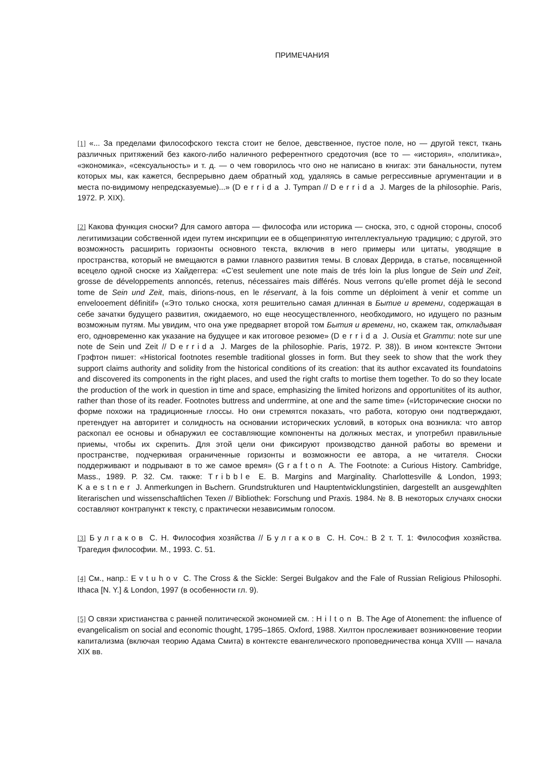ПРИМЕЧАНИЯ
[1] «... За пределами философского текста стоит не белое, девственное, пустое поле, но — другой текст, ткань различных притяжений без какого-либо наличного референтного средоточия (все то — «история», «политика», «экономика», «сексуальность» и т. д. — о чем говорилось что оно не написано в книгах: эти банальности, путем которых мы, как кажется, беспрерывно даем обратный ход, удаляясь в самые регрессивные аргументации и в места по-видимому непредсказуемые)...» (Derrida J. Tympan // Derrida J. Marges de la philosophie. Paris, 1972. P. XIX).
[2] Какова функция сноски? Для самого автора — философа или историка — сноска, это, с одной стороны, способ легитимизации собственной идеи путем инскрипции ее в общепринятую интеллектуальную традицию; с другой, это возможность расширить горизонты основного текста, включив в него примеры или цитаты, уводящие в пространства, который не вмещаются в рамки главного развития темы. В словах Деррида, в статье, посвященной всецело одной сноске из Хайдеггера: «C’est seulement une note mais de trés loin la plus longue de Sein und Zeit, grosse de développements annoncés, retenus, nécessaires mais différés. Nous verrons qu’elle promet déjà le second tome de Sein und Zeit, mais, dirions-nous, en le réservant, à la fois comme un déploiment à venir et comme un envelooement définitif» («Это только сноска, хотя решительно самая длинная в Бытие и времени, содержащая в себе зачатки будущего развития, ожидаемого, но еще неосуществленного, необходимого, но идущего по разным возможным путям. Мы увидим, что она уже предваряет второй том Бытия и времени, но, скажем так, откладывая его, одновременно как указание на будущее и как итоговое резюме» (Derrida J. Ousia et Grammu: note sur une note de Sein und Zeit // Derrida J. Marges de la philosophie. Paris, 1972. P. 38)). В ином контексте Энтони Грэфтон пишет: «Historical footnotes resemble traditional glosses in form. But they seek to show that the work they support claims authority and solidity from the historical conditions of its creation: that its author excavated its foundatoins and discovered its components in the right places, and used the right crafts to mortise them together. To do so they locate the production of the work in question in time and space, emphasizing the limited horizons and opportunitites of its author, rather than those of its reader. Footnotes buttress and underrmine, at one and the same time» («Исторические сноски по форме похожи на традиционные глоссы. Но они стремятся показать, что работа, которую они подтверждают, претендует на авторитет и солидность на основании исторических условий, в которых она возникла: что автор раскопал ее основы и обнаружил ее составляющие компоненты на должных местах, и употребил правильные приемы, чтобы их скрепить. Для этой цели они фиксируют производство данной работы во времени и пространстве, подчеркивая ограниченные горизонты и возможности ее автора, а не читателя. Сноски поддерживают и подрывают в то же самое время» (Grafton A. The Footnote: a Curious History. Cambridge, Mass., 1989. P. 32. См. также: Tribble E. B. Margins and Marginality. Charlottesville & London, 1993; Kaestner J. Anmerkungen in Bьchern. Grundstrukturen und Hauptentwicklungstinien, dargestellt an ausgewдhlten literarischen und wissenschaftlichen Texen // Bibliothek: Forschung und Praxis. 1984. № 8. В некоторых случаях сноски составляют контрапункт к тексту, с практически независимым голосом.
[3] Булгаков С. Н. Философия хозяйства // Булгаков С. Н. Соч.: В 2 т. Т. 1: Философия хозяйства. Трагедия философии. М., 1993. С. 51.
[4] См., напр.: Evtuhov C. The Cross & the Sickle: Sergei Bulgakov and the Fale of Russian Religious Philosophi. Ithaca [N. Y.] & London, 1997 (в особенности гл. 9).
[5] О связи христианства с ранней политической экономией см. : Hilton B. The Age of Atonement: the influence of evangelicalism on social and economic thought, 1795–1865. Oxford, 1988. Хилтон прослеживает возникновение теории капитализма (включая теорию Адама Смита) в контексте евангелического проповедничества конца XVIII — начала XIX вв.